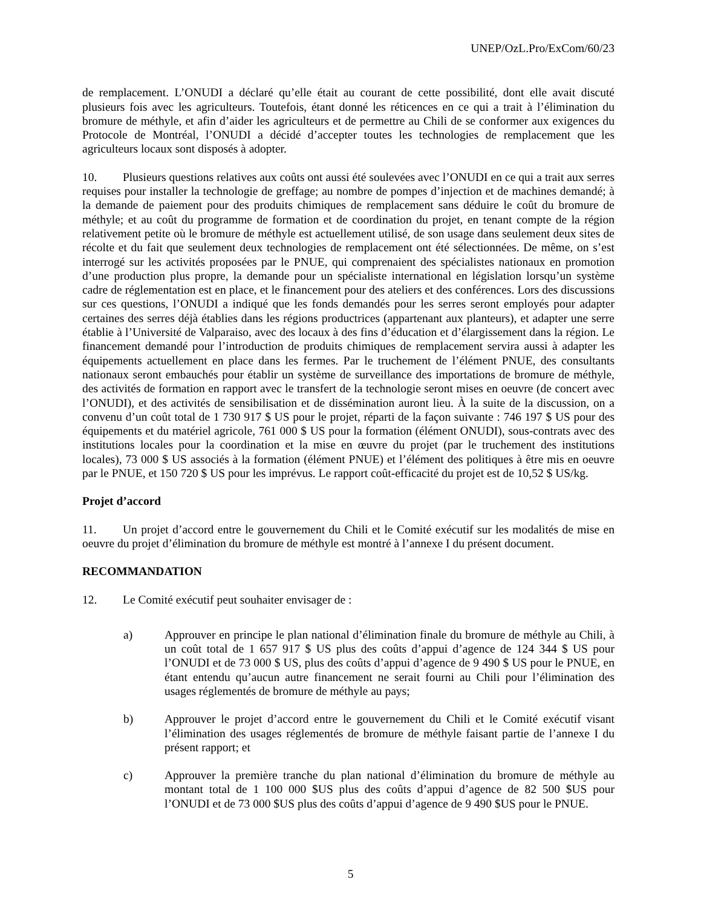UNEP/OzL.Pro/ExCom/60/23
de remplacement. L’ONUDI a déclaré qu’elle était au courant de cette possibilité, dont elle avait discuté plusieurs fois avec les agriculteurs. Toutefois, étant donné les réticences en ce qui a trait à l’élimination du bromure de méthyle, et afin d’aider les agriculteurs et de permettre au Chili de se conformer aux exigences du Protocole de Montréal, l’ONUDI a décidé d’accepter toutes les technologies de remplacement que les agriculteurs locaux sont disposés à adopter.
10. Plusieurs questions relatives aux coûts ont aussi été soulevées avec l’ONUDI en ce qui a trait aux serres requises pour installer la technologie de greffage; au nombre de pompes d’injection et de machines demandé; à la demande de paiement pour des produits chimiques de remplacement sans déduire le coût du bromure de méthyle; et au coût du programme de formation et de coordination du projet, en tenant compte de la région relativement petite où le bromure de méthyle est actuellement utilisé, de son usage dans seulement deux sites de récolte et du fait que seulement deux technologies de remplacement ont été sélectionnées. De même, on s’est interrogé sur les activités proposées par le PNUE, qui comprenaient des spécialistes nationaux en promotion d’une production plus propre, la demande pour un spécialiste international en législation lorsqu’un système cadre de réglementation est en place, et le financement pour des ateliers et des conférences. Lors des discussions sur ces questions, l’ONUDI a indiqué que les fonds demandés pour les serres seront employés pour adapter certaines des serres déjà établies dans les régions productrices (appartenant aux planteurs), et adapter une serre établie à l’Université de Valparaiso, avec des locaux à des fins d’éducation et d’élargissement dans la région. Le financement demandé pour l’introduction de produits chimiques de remplacement servira aussi à adapter les équipements actuellement en place dans les fermes. Par le truchement de l’élément PNUE, des consultants nationaux seront embauchés pour établir un système de surveillance des importations de bromure de méthyle, des activités de formation en rapport avec le transfert de la technologie seront mises en oeuvre (de concert avec l’ONUDI), et des activités de sensibilisation et de dissémination auront lieu. À la suite de la discussion, on a convenu d’un coût total de 1 730 917 $ US pour le projet, réparti de la façon suivante : 746 197 $ US pour des équipements et du matériel agricole, 761 000 $ US pour la formation (élément ONUDI), sous-contrats avec des institutions locales pour la coordination et la mise en œuvre du projet (par le truchement des institutions locales), 73 000 $ US associés à la formation (élément PNUE) et l’élément des politiques à être mis en oeuvre par le PNUE, et 150 720 $ US pour les imprévus. Le rapport coût-efficacité du projet est de 10,52 $ US/kg.
Projet d’accord
11. Un projet d’accord entre le gouvernement du Chili et le Comité exécutif sur les modalités de mise en oeuvre du projet d’élimination du bromure de méthyle est montré à l’annexe I du présent document.
RECOMMANDATION
12. Le Comité exécutif peut souhaiter envisager de :
a) Approuver en principe le plan national d’élimination finale du bromure de méthyle au Chili, à un coût total de 1 657 917 $ US plus des coûts d’appui d’agence de 124 344 $ US pour l’ONUDI et de 73 000 $ US, plus des coûts d’appui d’agence de 9 490 $ US pour le PNUE, en étant entendu qu’aucun autre financement ne serait fourni au Chili pour l’élimination des usages réglementés de bromure de méthyle au pays;
b) Approuver le projet d’accord entre le gouvernement du Chili et le Comité exécutif visant l’élimination des usages réglementés de bromure de méthyle faisant partie de l’annexe I du présent rapport; et
c) Approuver la première tranche du plan national d’élimination du bromure de méthyle au montant total de 1 100 000 $US plus des coûts d’appui d’agence de 82 500 $US pour l’ONUDI et de 73 000 $US plus des coûts d’appui d’agence de 9 490 $US pour le PNUE.
5